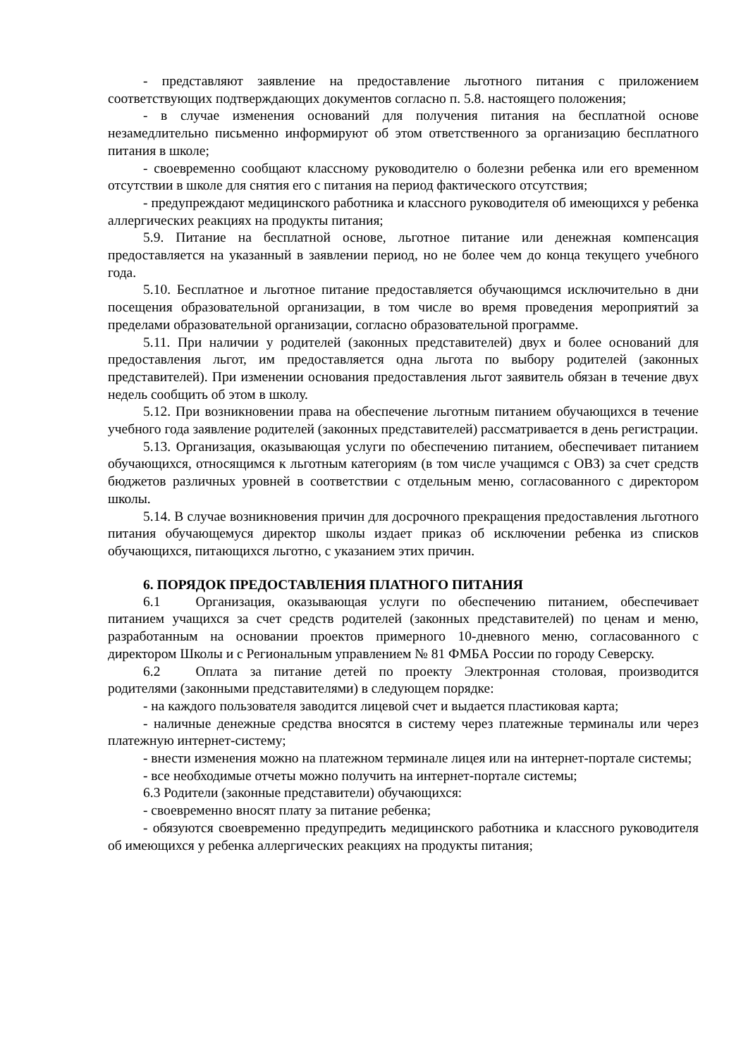- представляют заявление на предоставление льготного питания с приложением соответствующих подтверждающих документов согласно п. 5.8. настоящего положения;
- в случае изменения оснований для получения питания на бесплатной основе незамедлительно письменно информируют об этом ответственного за организацию бесплатного питания в школе;
- своевременно сообщают классному руководителю о болезни ребенка или его временном отсутствии в школе для снятия его с питания на период фактического отсутствия;
- предупреждают медицинского работника и классного руководителя об имеющихся у ребенка аллергических реакциях на продукты питания;
5.9. Питание на бесплатной основе, льготное питание или денежная компенсация предоставляется на указанный в заявлении период, но не более чем до конца текущего учебного года.
5.10. Бесплатное и льготное питание предоставляется обучающимся исключительно в дни посещения образовательной организации, в том числе во время проведения мероприятий за пределами образовательной организации, согласно образовательной программе.
5.11. При наличии у родителей (законных представителей) двух и более оснований для предоставления льгот, им предоставляется одна льгота по выбору родителей (законных представителей). При изменении основания предоставления льгот заявитель обязан в течение двух недель сообщить об этом в школу.
5.12. При возникновении права на обеспечение льготным питанием обучающихся в течение учебного года заявление родителей (законных представителей) рассматривается в день регистрации.
5.13. Организация, оказывающая услуги по обеспечению питанием, обеспечивает питанием обучающихся, относящимся к льготным категориям (в том числе учащимся с ОВЗ) за счет средств бюджетов различных уровней в соответствии с отдельным меню, согласованного с директором школы.
5.14. В случае возникновения причин для досрочного прекращения предоставления льготного питания обучающемуся директор школы издает приказ об исключении ребенка из списков обучающихся, питающихся льготно, с указанием этих причин.
6. ПОРЯДОК ПРЕДОСТАВЛЕНИЯ ПЛАТНОГО ПИТАНИЯ
6.1 Организация, оказывающая услуги по обеспечению питанием, обеспечивает питанием учащихся за счет средств родителей (законных представителей) по ценам и меню, разработанным на основании проектов примерного 10-дневного меню, согласованного с директором Школы и с Региональным управлением № 81 ФМБА России по городу Северску.
6.2 Оплата за питание детей по проекту Электронная столовая, производится родителями (законными представителями) в следующем порядке:
- на каждого пользователя заводится лицевой счет и выдается пластиковая карта;
- наличные денежные средства вносятся в систему через платежные терминалы или через платежную интернет-систему;
- внести изменения можно на платежном терминале лицея или на интернет-портале системы;
- все необходимые отчеты можно получить на интернет-портале системы;
6.3 Родители (законные представители) обучающихся:
- своевременно вносят плату за питание ребенка;
- обязуются своевременно предупредить медицинского работника и классного руководителя об имеющихся у ребенка аллергических реакциях на продукты питания;